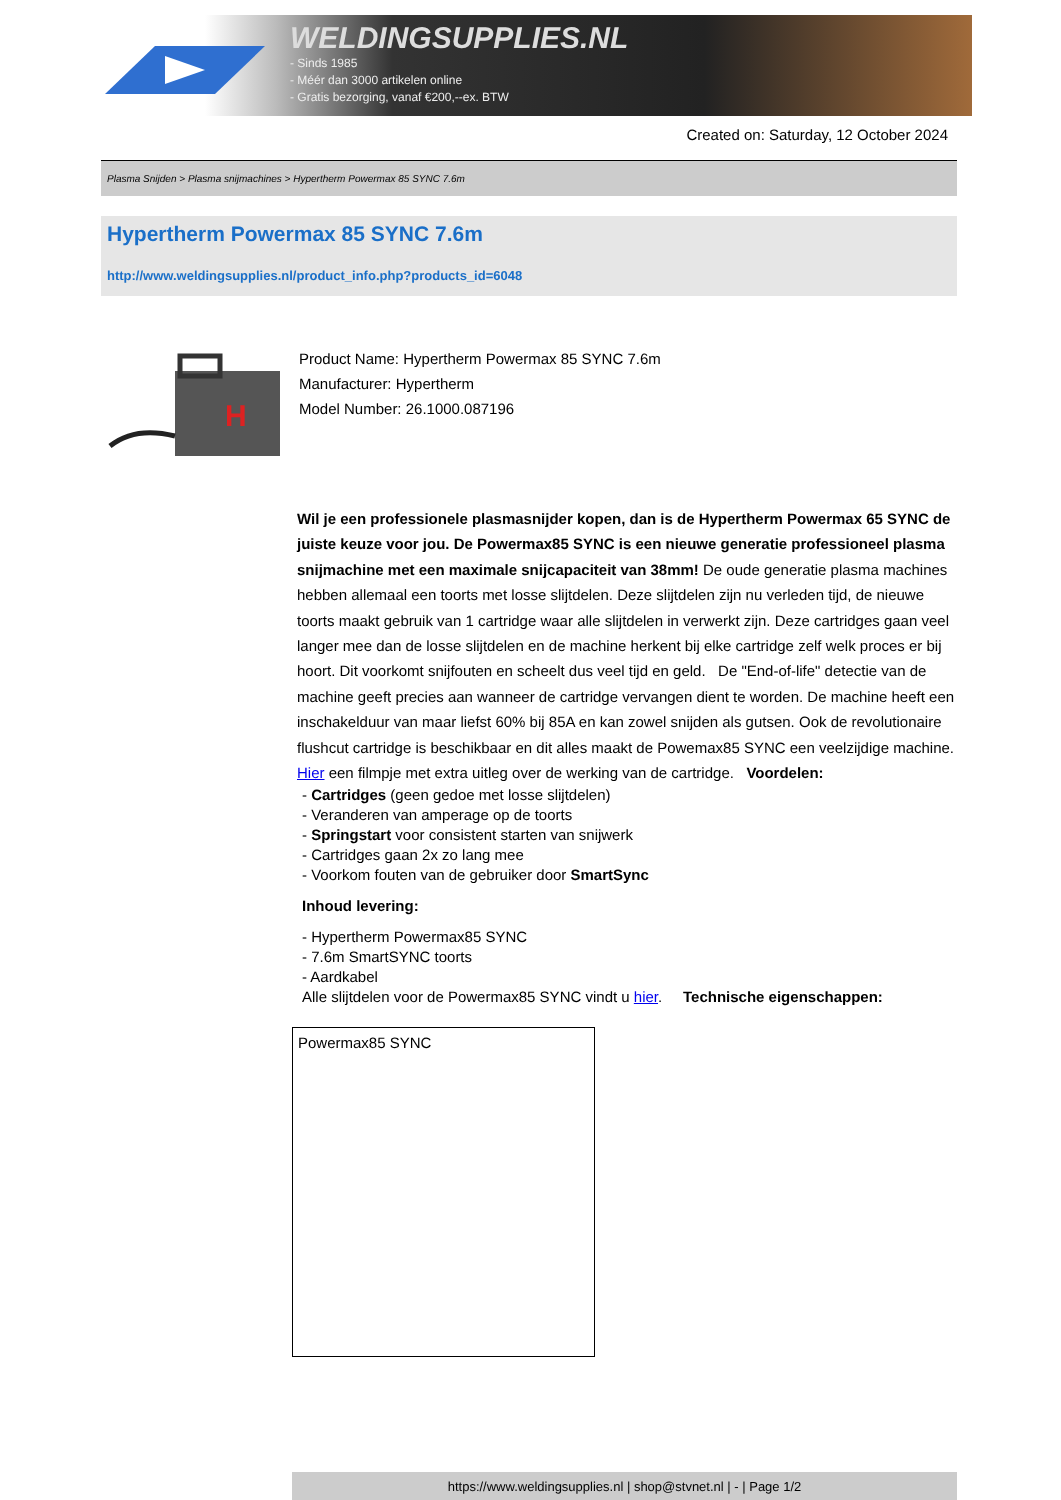WELDINGSUPPLIES.NL
- Sinds 1985
- Méér dan 3000 artikelen online
- Gratis bezorging, vanaf €200,--ex. BTW
Created on: Saturday, 12 October 2024
Plasma Snijden > Plasma snijmachines > Hypertherm Powermax 85 SYNC 7.6m
Hypertherm Powermax 85 SYNC 7.6m
http://www.weldingsupplies.nl/product_info.php?products_id=6048
H
Product Name: Hypertherm Powermax 85 SYNC 7.6m
Manufacturer: Hypertherm
Model Number: 26.1000.087196
Wil je een professionele plasmasnijder kopen, dan is de Hypertherm Powermax 65 SYNC de juiste keuze voor jou. De Powermax85 SYNC is een nieuwe generatie professioneel plasma snijmachine met een maximale snijcapaciteit van 38mm! De oude generatie plasma machines hebben allemaal een toorts met losse slijtdelen. Deze slijtdelen zijn nu verleden tijd, de nieuwe toorts maakt gebruik van 1 cartridge waar alle slijtdelen in verwerkt zijn. Deze cartridges gaan veel langer mee dan de losse slijtdelen en de machine herkent bij elke cartridge zelf welk proces er bij hoort. Dit voorkomt snijfouten en scheelt dus veel tijd en geld. De "End-of-life" detectie van de machine geeft precies aan wanneer de cartridge vervangen dient te worden. De machine heeft een inschakelduur van maar liefst 60% bij 85A en kan zowel snijden als gutsen. Ook de revolutionaire flushcut cartridge is beschikbaar en dit alles maakt de Powemax85 SYNC een veelzijdige machine. Hier een filmpje met extra uitleg over de werking van de cartridge. Voordelen:
- Cartridges (geen gedoe met losse slijtdelen)
- Veranderen van amperage op de toorts
- Springstart voor consistent starten van snijwerk
- Cartridges gaan 2x zo lang mee
- Voorkom fouten van de gebruiker door SmartSync
Inhoud levering:
- Hypertherm Powermax85 SYNC
- 7.6m SmartSYNC toorts
- Aardkabel
Alle slijtdelen voor de Powermax85 SYNC vindt u hier. Technische eigenschappen:
| Powermax85 SYNC |
https://www.weldingsupplies.nl | shop@stvnet.nl | - | Page 1/2